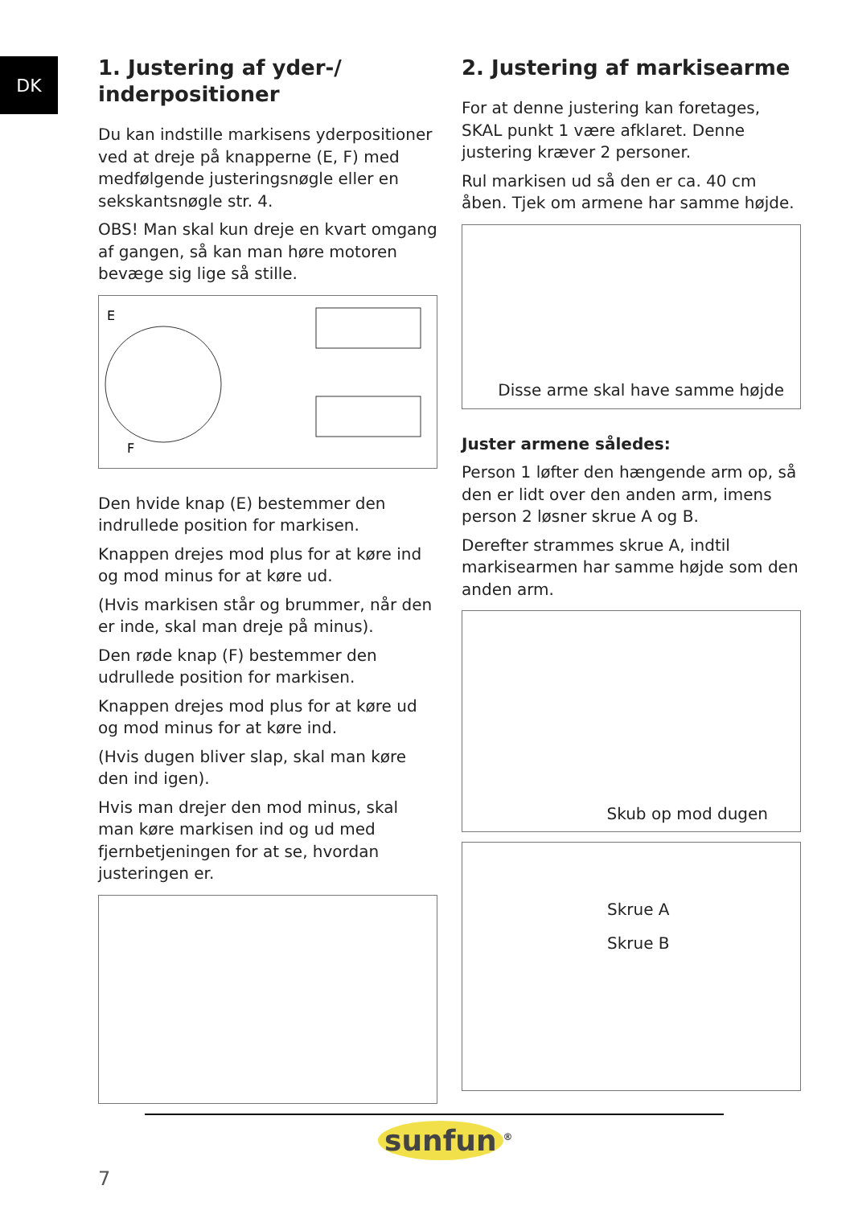DK
1. Justering af yder-/
inderpositioner
Du kan indstille markisens yderpositioner ved at dreje på knapperne (E, F) med medfølgende justeringsnøgle eller en sekskantsnøgle str. 4.
OBS! Man skal kun dreje en kvart omgang af gangen, så kan man høre motoren bevæge sig lige så stille.
E
F
Den hvide knap (E) bestemmer den indrullede position for markisen.
Knappen drejes mod plus for at køre ind og mod minus for at køre ud.
(Hvis markisen står og brummer, når den er inde, skal man dreje på minus).
Den røde knap (F) bestemmer den udrullede position for markisen.
Knappen drejes mod plus for at køre ud og mod minus for at køre ind.
(Hvis dugen bliver slap, skal man køre den ind igen).
Hvis man drejer den mod minus, skal man køre markisen ind og ud med fjernbetjeningen for at se, hvordan justeringen er.
2. Justering af markisearme
For at denne justering kan foretages, SKAL punkt 1 være afklaret. Denne justering kræver 2 personer.
Rul markisen ud så den er ca. 40 cm åben. Tjek om armene har samme højde.
Disse arme skal have samme højde
Juster armene således:
Person 1 løfter den hængende arm op, så den er lidt over den anden arm, imens person 2 løsner skrue A og B.
Derefter strammes skrue A, indtil markisearmen har samme højde som den anden arm.
Skub op mod dugen
Skrue A
Skrue B
7
sunfun<sup>®</sup>